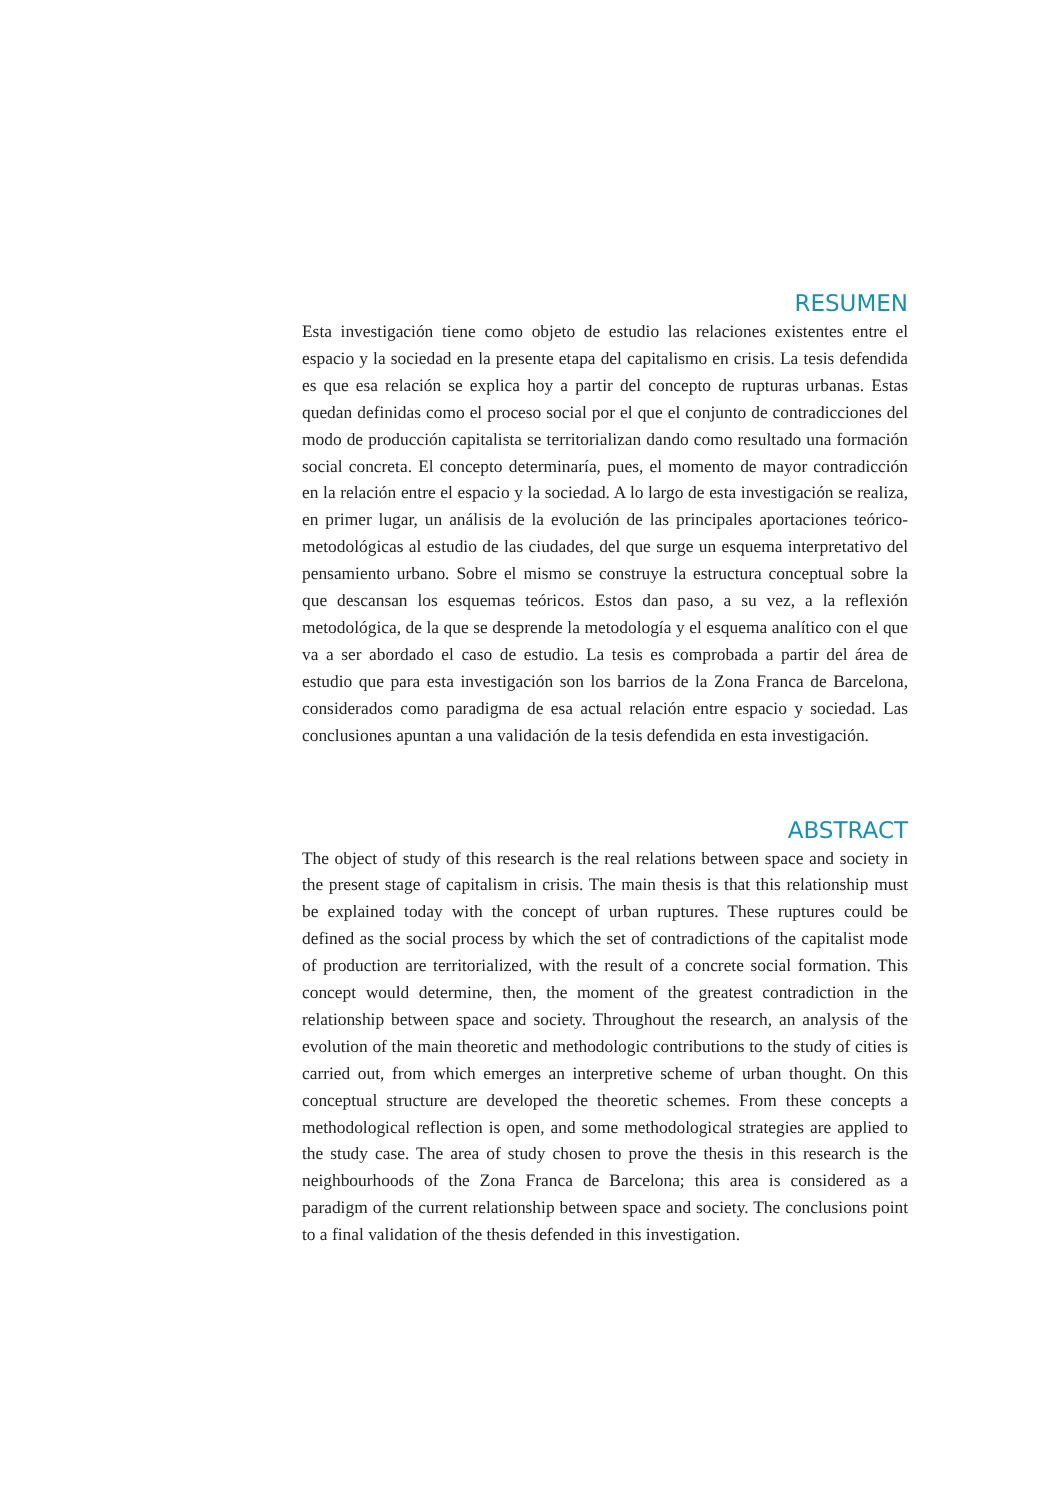RESUMEN
Esta investigación tiene como objeto de estudio las relaciones existentes entre el espacio y la sociedad en la presente etapa del capitalismo en crisis. La tesis defendida es que esa relación se explica hoy a partir del concepto de rupturas urbanas. Estas quedan definidas como el proceso social por el que el conjunto de contradicciones del modo de producción capitalista se territorializan dando como resultado una formación social concreta. El concepto determinaría, pues, el momento de mayor contradicción en la relación entre el espacio y la sociedad. A lo largo de esta investigación se realiza, en primer lugar, un análisis de la evolución de las principales aportaciones teórico-metodológicas al estudio de las ciudades, del que surge un esquema interpretativo del pensamiento urbano. Sobre el mismo se construye la estructura conceptual sobre la que descansan los esquemas teóricos. Estos dan paso, a su vez, a la reflexión metodológica, de la que se desprende la metodología y el esquema analítico con el que va a ser abordado el caso de estudio. La tesis es comprobada a partir del área de estudio que para esta investigación son los barrios de la Zona Franca de Barcelona, considerados como paradigma de esa actual relación entre espacio y sociedad. Las conclusiones apuntan a una validación de la tesis defendida en esta investigación.
ABSTRACT
The object of study of this research is the real relations between space and society in the present stage of capitalism in crisis. The main thesis is that this relationship must be explained today with the concept of urban ruptures. These ruptures could be defined as the social process by which the set of contradictions of the capitalist mode of production are territorialized, with the result of a concrete social formation. This concept would determine, then, the moment of the greatest contradiction in the relationship between space and society. Throughout the research, an analysis of the evolution of the main theoretic and methodologic contributions to the study of cities is carried out, from which emerges an interpretive scheme of urban thought. On this conceptual structure are developed the theoretic schemes. From these concepts a methodological reflection is open, and some methodological strategies are applied to the study case. The area of study chosen to prove the thesis in this research is the neighbourhoods of the Zona Franca de Barcelona; this area is considered as a paradigm of the current relationship between space and society. The conclusions point to a final validation of the thesis defended in this investigation.